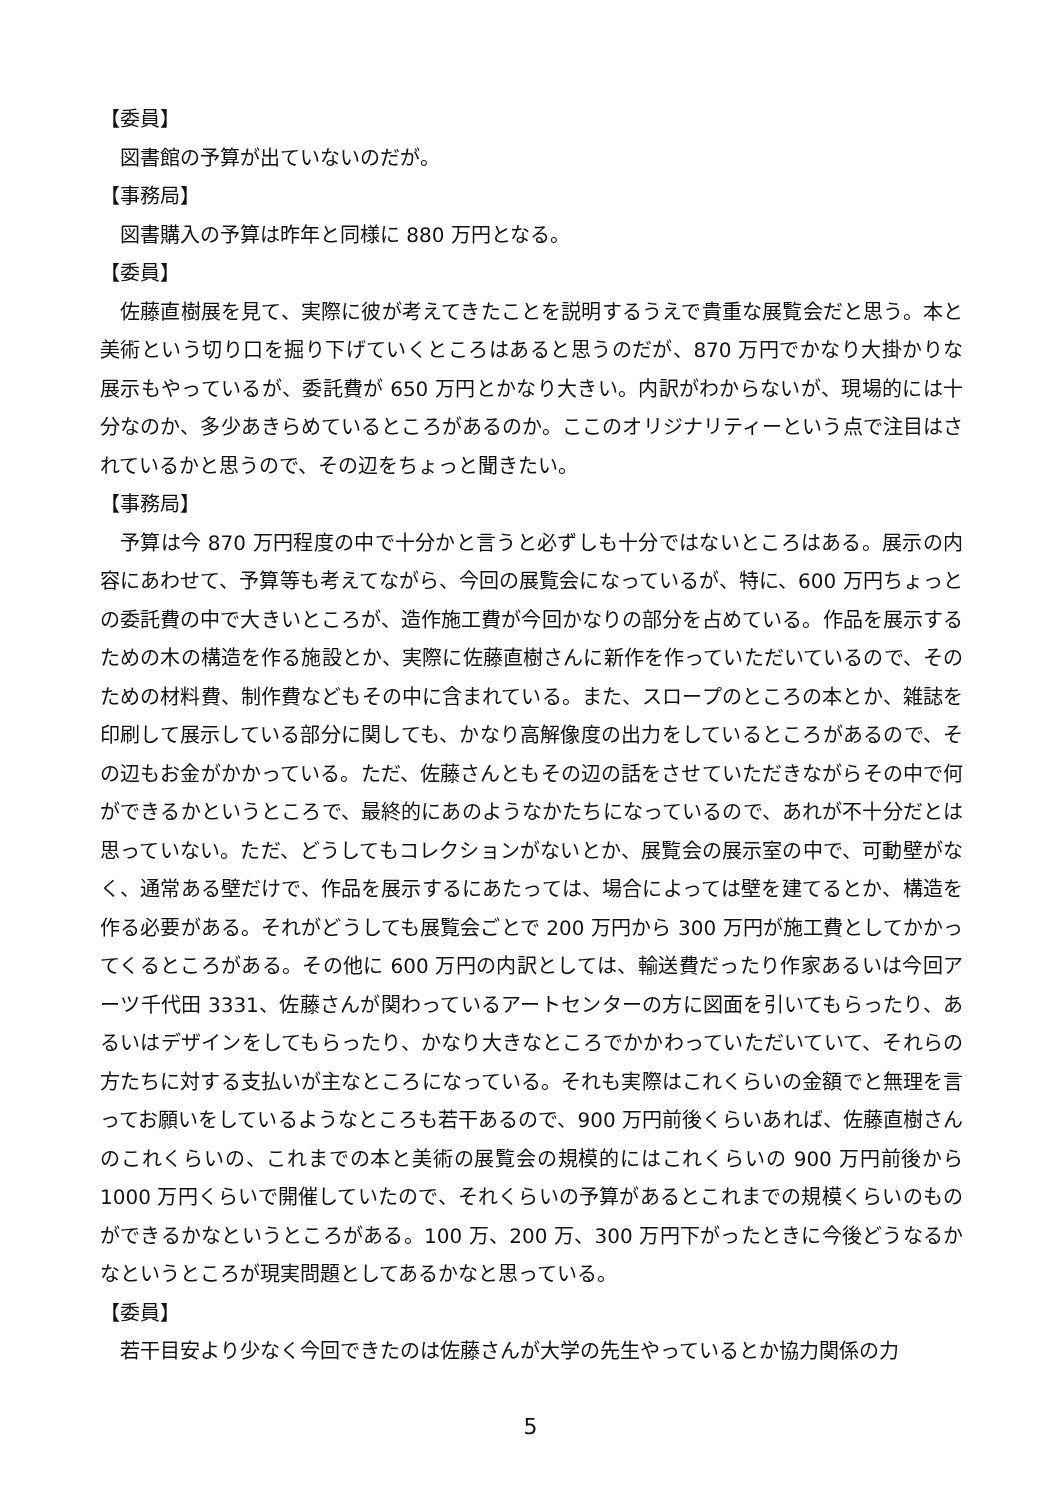【委員】
図書館の予算が出ていないのだが。
【事務局】
図書購入の予算は昨年と同様に 880 万円となる。
【委員】
佐藤直樹展を見て、実際に彼が考えてきたことを説明するうえで貴重な展覧会だと思う。本と美術という切り口を掘り下げていくところはあると思うのだが、870 万円でかなり大掛かりな展示もやっているが、委託費が 650 万円とかなり大きい。内訳がわからないが、現場的には十分なのか、多少あきらめているところがあるのか。ここのオリジナリティーという点で注目はされているかと思うので、その辺をちょっと聞きたい。
【事務局】
予算は今 870 万円程度の中で十分かと言うと必ずしも十分ではないところはある。展示の内容にあわせて、予算等も考えてながら、今回の展覧会になっているが、特に、600 万円ちょっとの委託費の中で大きいところが、造作施工費が今回かなりの部分を占めている。作品を展示するための木の構造を作る施設とか、実際に佐藤直樹さんに新作を作っていただいているので、そのための材料費、制作費などもその中に含まれている。また、スロープのところの本とか、雑誌を印刷して展示している部分に関しても、かなり高解像度の出力をしているところがあるので、その辺もお金がかかっている。ただ、佐藤さんともその辺の話をさせていただきながらその中で何ができるかというところで、最終的にあのようなかたちになっているので、あれが不十分だとは思っていない。ただ、どうしてもコレクションがないとか、展覧会の展示室の中で、可動壁がなく、通常ある壁だけで、作品を展示するにあたっては、場合によっては壁を建てるとか、構造を作る必要がある。それがどうしても展覧会ごとで 200 万円から 300 万円が施工費としてかかってくるところがある。その他に 600 万円の内訳としては、輸送費だったり作家あるいは今回アーツ千代田 3331、佐藤さんが関わっているアートセンターの方に図面を引いてもらったり、あるいはデザインをしてもらったり、かなり大きなところでかかわっていただいていて、それらの方たちに対する支払いが主なところになっている。それも実際はこれくらいの金額でと無理を言ってお願いをしているようなところも若干あるので、900 万円前後くらいあれば、佐藤直樹さんのこれくらいの、これまでの本と美術の展覧会の規模的にはこれくらいの 900 万円前後から 1000 万円くらいで開催していたので、それくらいの予算があるとこれまでの規模くらいのものができるかなというところがある。100 万、200 万、300 万円下がったときに今後どうなるかなというところが現実問題としてあるかなと思っている。
【委員】
若干目安より少なく今回できたのは佐藤さんが大学の先生やっているとか協力関係の力
5